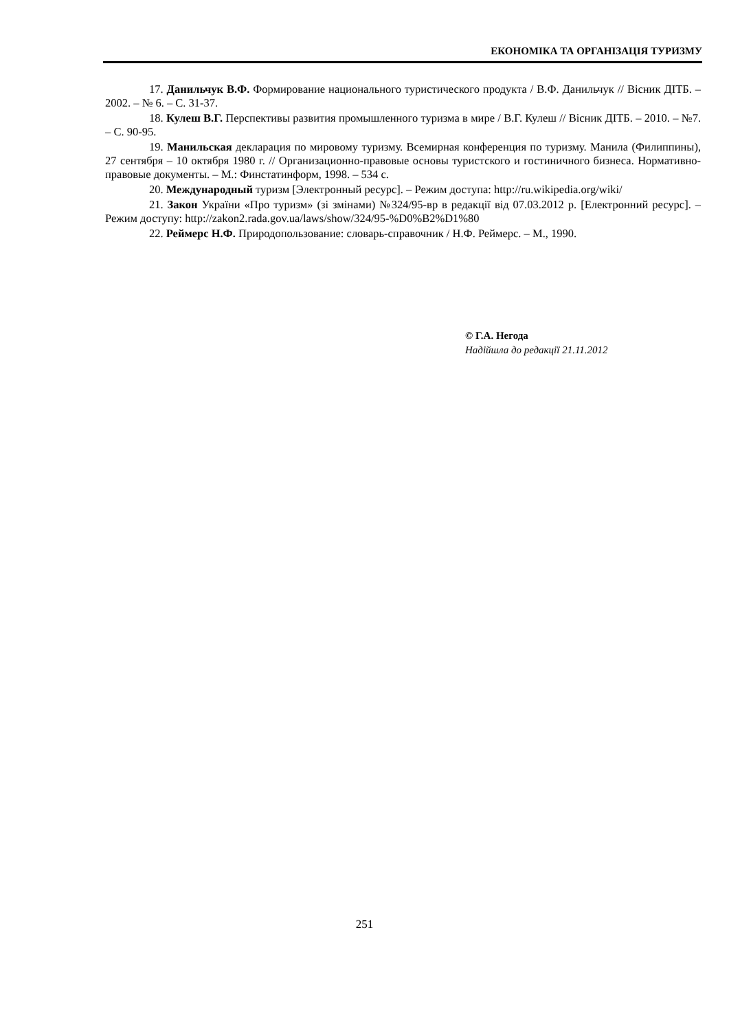ЕКОНОМІКА ТА ОРГАНІЗАЦІЯ ТУРИЗМУ
17. Данильчук В.Ф. Формирование национального туристического продукта / В.Ф. Данильчук // Вісник ДІТБ. – 2002. – № 6. – С. 31-37.
18. Кулеш В.Г. Перспективы развития промышленного туризма в мире / В.Г. Кулеш // Вісник ДІТБ. – 2010. – №7. – С. 90-95.
19. Манильская декларация по мировому туризму. Всемирная конференция по туризму. Манила (Филиппины), 27 сентября – 10 октября 1980 г. // Организационно-правовые основы туристского и гостиничного бизнеса. Нормативно-правовые документы. – М.: Финстатинформ, 1998. – 534 с.
20. Международный туризм [Электронный ресурс]. – Режим доступа: http://ru.wikipedia.org/wiki/
21. Закон України «Про туризм» (зі змінами) №324/95-вр в редакції від 07.03.2012 р. [Електронний ресурс]. – Режим доступу: http://zakon2.rada.gov.ua/laws/show/324/95-%D0%B2%D1%80
22. Реймерс Н.Ф. Природопользование: словарь-справочник / Н.Ф. Реймерс. – М., 1990.
© Г.А. Негода
Надійшла до редакції 21.11.2012
251